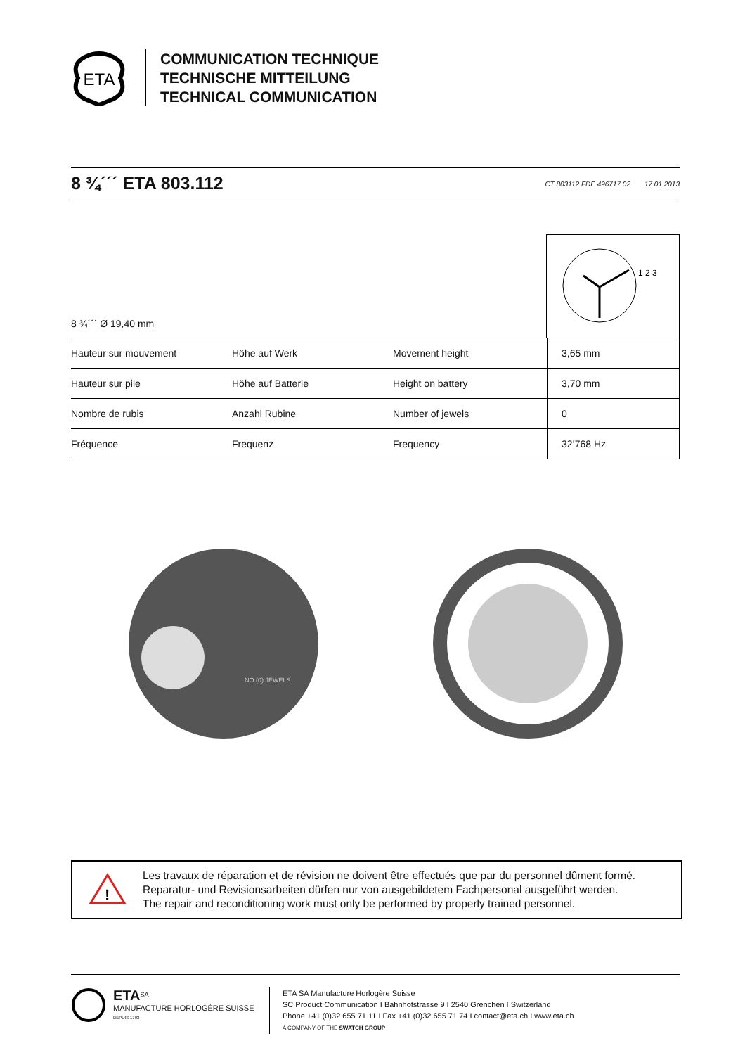ETA
COMMUNICATION TECHNIQUE
TECHNISCHE MITTEILUNG
TECHNICAL COMMUNICATION
8 ¾´´´ ETA 803.112
CT 803112 FDE 496717 02 17.01.2013
8 ¾´´´ Ø 19,40 mm
1 2 3
| Hauteur sur mouvement | Höhe auf Werk | Movement height | 3,65 mm |
| Hauteur sur pile | Höhe auf Batterie | Height on battery | 3,70 mm |
| Nombre de rubis | Anzahl Rubine | Number of jewels | 0 |
| Fréquence | Frequenz | Frequency | 32’768 Hz |
NO (0) JEWELS
!
Les travaux de réparation et de révision ne doivent être effectués que par du personnel dûment formé.
Reparatur- und Revisionsarbeiten dürfen nur von ausgebildetem Fachpersonal ausgeführt werden.
The repair and reconditioning work must only be performed by properly trained personnel.
ETA<sup>SA</sup>
MANUFACTURE HORLOGÈRE SUISSE
DEPUIS 1793
ETA SA Manufacture Horlogère Suisse
SC Product Communication I Bahnhofstrasse 9 I 2540 Grenchen I Switzerland
Phone +41 (0)32 655 71 11 I Fax +41 (0)32 655 71 74 I contact@eta.ch I www.eta.ch
A COMPANY OF THE SWATCH GROUP